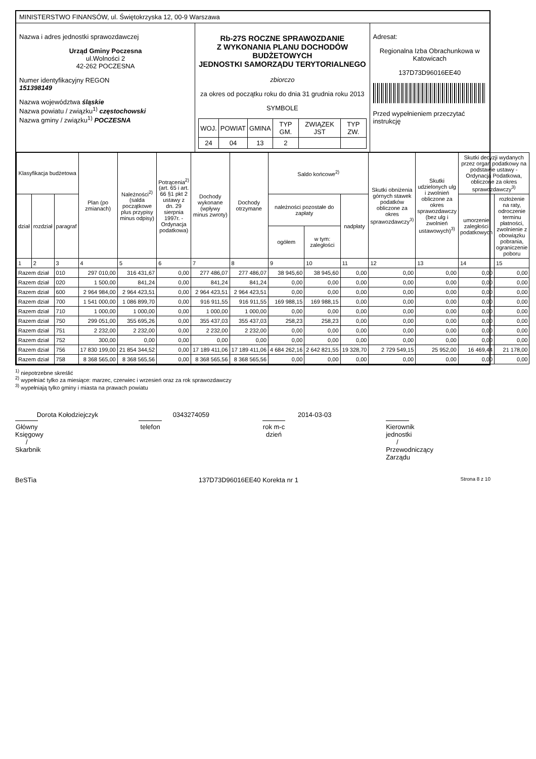MINISTERSTWO FINANSÓW, ul. Świętokrzyska 12, 00-9 Warszawa
Nazwa i adres jednostki sprawozdawczej
Urząd Gminy Poczesna
ul.Wolności 2
42-262 POCZESNA
Numer identyfikacyjny REGON
15139814­9
Nazwa województwa śląskie
Nazwa powiatu / związku<sup>1)</sup> częstochowski
Nazwa gminy / związku<sup>1)</sup> POCZESNA
Rb-27S ROCZNE SPRAWOZDANIE
Z WYKONANIA PLANU DOCHODÓW BUDŻETOWYCH
JEDNOSTKI SAMORZĄDU TERYTORIALNEGO
zbiorczo
za okres od początku roku do dnia 31 grudnia roku 2013
SYMBOLE
| WOJ. | POWIAT | GMINA | TYP GM. | ZWIĄZEK JST | TYP ZW. |
| 24 | 04 | 13 | 2 | | |
Adresat:
Regionalna Izba Obrachunkowa w Katowicach
137D73D96016EE40
Przed wypełnieniem przeczytać instrukcję
| Klasyfikacja budżetowa | | | Plan (po zmianach) | Należności<sup>2)</sup> (salda początkowe plus przypisy minus odpisy) | Potrącenia<sup>2)</sup> (art. 65 i art. 66 §1 pkt 2 ustawy z dn. 29 sierpnia 1997r. - Ordynacja podatkowa) | Dochody wykonane (wpływy minus zwroty) | Dochody otrzymane | Saldo końcowe<sup>2)</sup> | | | Skutki obniżenia górnych stawek podatków obliczone za okres sprawozdawczy<sup>3)</sup> | Skutki udzielonych ulg i zwolnień obliczone za okres sprawozdawczy (bez ulg i zwolnień ustawowych)<sup>3)</sup> | Skutki decyzji wydanych przez organ podatkowy na podstawie ustawy - Ordynacja Podatkowa, obliczone za okres sprawozdawczy<sup>3)</sup> | |
| --- | --- | --- | --- | --- | --- | --- | --- | --- | --- | --- | --- | --- | --- | --- |
| dział | rozdział | paragraf | | | | | | należności pozostałe do zapłaty | | nadpłaty | | | umorzenie zaległości podatkowych | rozłożenie na raty, odroczenie terminu płatności, zwolnienie z obowiązku pobrania, ograniczenie poboru |
| | | | | | | | | ogółem | w tym: zaległości | | | | | |
| 1 | 2 | 3 | 4 | 5 | 6 | 7 | 8 | 9 | 10 | 11 | 12 | 13 | 14 | 15 |
| Razem dział | | 010 | 297 010,00 | 316 431,67 | 0,00 | 277 486,07 | 277 486,07 | 38 945,60 | 38 945,60 | 0,00 | 0,00 | 0,00 | 0,00 | 0,00 |
| Razem dział | | 020 | 1 500,00 | 841,24 | 0,00 | 841,24 | 841,24 | 0,00 | 0,00 | 0,00 | 0,00 | 0,00 | 0,00 | 0,00 |
| Razem dział | | 600 | 2 964 984,00 | 2 964 423,51 | 0,00 | 2 964 423,51 | 2 964 423,51 | 0,00 | 0,00 | 0,00 | 0,00 | 0,00 | 0,00 | 0,00 |
| Razem dział | | 700 | 1 541 000,00 | 1 086 899,70 | 0,00 | 916 911,55 | 916 911,55 | 169 988,15 | 169 988,15 | 0,00 | 0,00 | 0,00 | 0,00 | 0,00 |
| Razem dział | | 710 | 1 000,00 | 1 000,00 | 0,00 | 1 000,00 | 1 000,00 | 0,00 | 0,00 | 0,00 | 0,00 | 0,00 | 0,00 | 0,00 |
| Razem dział | | 750 | 299 051,00 | 355 695,26 | 0,00 | 355 437,03 | 355 437,03 | 258,23 | 258,23 | 0,00 | 0,00 | 0,00 | 0,00 | 0,00 |
| Razem dział | | 751 | 2 232,00 | 2 232,00 | 0,00 | 2 232,00 | 2 232,00 | 0,00 | 0,00 | 0,00 | 0,00 | 0,00 | 0,00 | 0,00 |
| Razem dział | | 752 | 300,00 | 0,00 | 0,00 | 0,00 | 0,00 | 0,00 | 0,00 | 0,00 | 0,00 | 0,00 | 0,00 | 0,00 |
| Razem dział | | 756 | 17 830 199,00 | 21 854 344,52 | 0,00 | 17 189 411,06 | 17 189 411,06 | 4 684 262,16 | 2 642 821,55 | 19 328,70 | 2 729 549,15 | 25 952,00 | 16 469,44 | 21 178,00 |
| Razem dział | | 758 | 8 368 565,00 | 8 368 565,56 | 0,00 | 8 368 565,56 | 8 368 565,56 | 0,00 | 0,00 | 0,00 | 0,00 | 0,00 | 0,00 | 0,00 |
<sup>1)</sup> niepotrzebne skreślić
<sup>2)</sup> wypełniać tylko za miesiące: marzec, czerwiec i wrzesień oraz za rok sprawozdawczy
<sup>3)</sup> wypełniają tylko gminy i miasta na prawach powiatu
Dorota Kołodziejczyk
Główny Księgowy / Skarbnik
0343274059
telefon
2014-03-03
rok m-c dzień
Kierownik jednostki / Przewodniczący Zarządu
BeSTia 137D73D96016EE40 Korekta nr 1 Strona 8 z 10